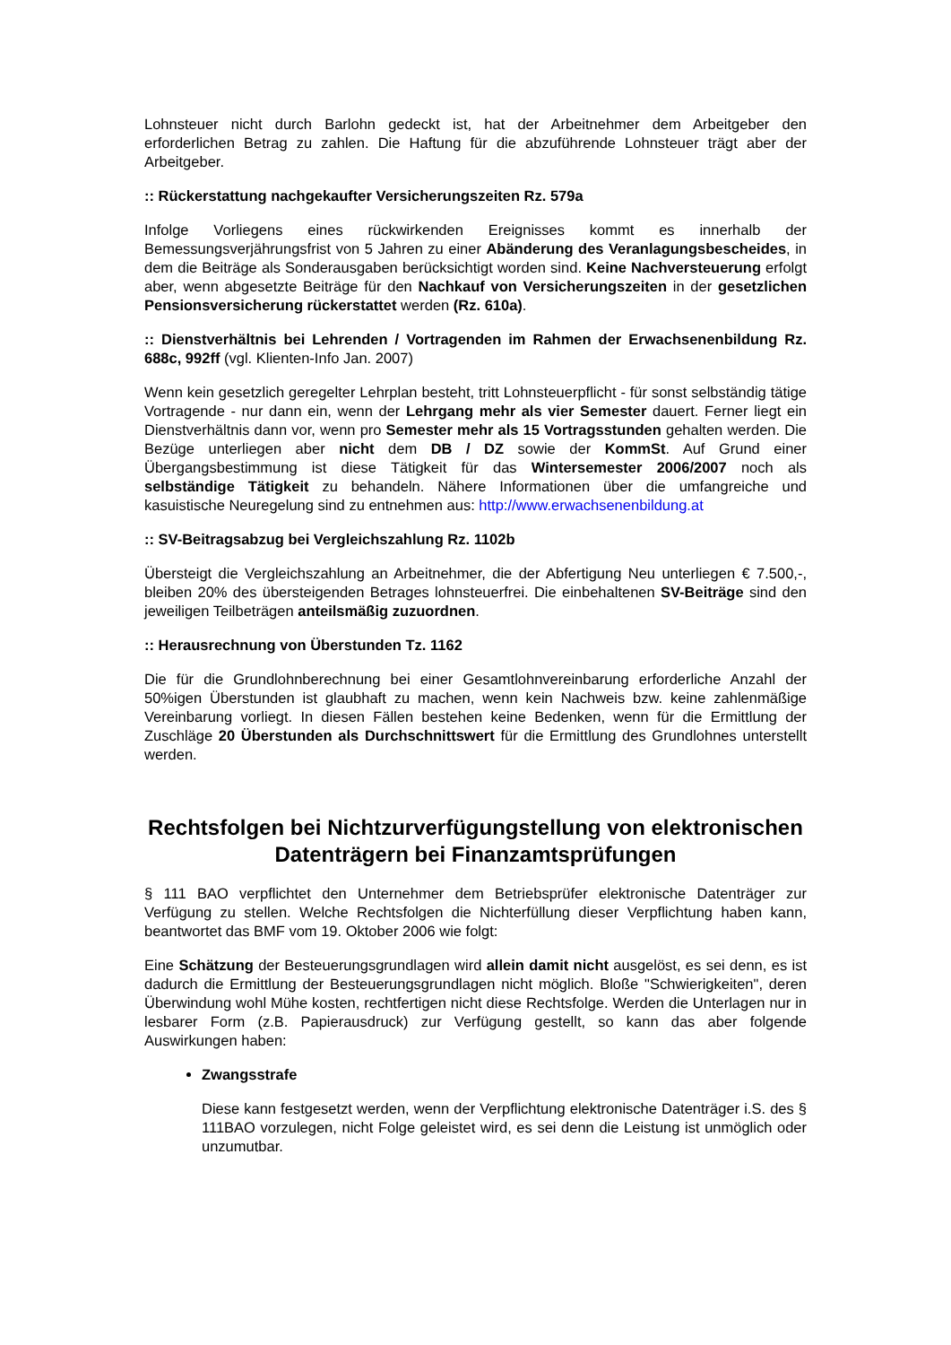Lohnsteuer nicht durch Barlohn gedeckt ist, hat der Arbeitnehmer dem Arbeitgeber den erforderlichen Betrag zu zahlen. Die Haftung für die abzuführende Lohnsteuer trägt aber der Arbeitgeber.
:: Rückerstattung nachgekaufter Versicherungszeiten Rz. 579a
Infolge Vorliegens eines rückwirkenden Ereignisses kommt es innerhalb der Bemessungsverjährungsfrist von 5 Jahren zu einer Abänderung des Veranlagungsbescheides, in dem die Beiträge als Sonderausgaben berücksichtigt worden sind. Keine Nachversteuerung erfolgt aber, wenn abgesetzte Beiträge für den Nachkauf von Versicherungszeiten in der gesetzlichen Pensionsversicherung rückerstattet werden (Rz. 610a).
:: Dienstverhältnis bei Lehrenden / Vortragenden im Rahmen der Erwachsenenbildung Rz. 688c, 992ff (vgl. Klienten-Info Jan. 2007)
Wenn kein gesetzlich geregelter Lehrplan besteht, tritt Lohnsteuerpflicht - für sonst selbständig tätige Vortragende - nur dann ein, wenn der Lehrgang mehr als vier Semester dauert. Ferner liegt ein Dienstverhältnis dann vor, wenn pro Semester mehr als 15 Vortragsstunden gehalten werden. Die Bezüge unterliegen aber nicht dem DB / DZ sowie der KommSt. Auf Grund einer Übergangsbestimmung ist diese Tätigkeit für das Wintersemester 2006/2007 noch als selbständige Tätigkeit zu behandeln. Nähere Informationen über die umfangreiche und kasuistische Neuregelung sind zu entnehmen aus: http://www.erwachsenenbildung.at
:: SV-Beitragsabzug bei Vergleichszahlung Rz. 1102b
Übersteigt die Vergleichszahlung an Arbeitnehmer, die der Abfertigung Neu unterliegen € 7.500,-, bleiben 20% des übersteigenden Betrages lohnsteuerfrei. Die einbehaltenen SV-Beiträge sind den jeweiligen Teilbeträgen anteilsmäßig zuzuordnen.
:: Herausrechnung von Überstunden Tz. 1162
Die für die Grundlohnberechnung bei einer Gesamtlohnvereinbarung erforderliche Anzahl der 50%igen Überstunden ist glaubhaft zu machen, wenn kein Nachweis bzw. keine zahlenmäßige Vereinbarung vorliegt. In diesen Fällen bestehen keine Bedenken, wenn für die Ermittlung der Zuschläge 20 Überstunden als Durchschnittswert für die Ermittlung des Grundlohnes unterstellt werden.
Rechtsfolgen bei Nichtzurverfügungstellung von elektronischen Datenträgern bei Finanzamtsprüfungen
§ 111 BAO verpflichtet den Unternehmer dem Betriebsprüfer elektronische Datenträger zur Verfügung zu stellen. Welche Rechtsfolgen die Nichterfüllung dieser Verpflichtung haben kann, beantwortet das BMF vom 19. Oktober 2006 wie folgt:
Eine Schätzung der Besteuerungsgrundlagen wird allein damit nicht ausgelöst, es sei denn, es ist dadurch die Ermittlung der Besteuerungsgrundlagen nicht möglich. Bloße "Schwierigkeiten", deren Überwindung wohl Mühe kosten, rechtfertigen nicht diese Rechtsfolge. Werden die Unterlagen nur in lesbarer Form (z.B. Papierausdruck) zur Verfügung gestellt, so kann das aber folgende Auswirkungen haben:
Zwangsstrafe
Diese kann festgesetzt werden, wenn der Verpflichtung elektronische Datenträger i.S. des § 111BAO vorzulegen, nicht Folge geleistet wird, es sei denn die Leistung ist unmöglich oder unzumutbar.